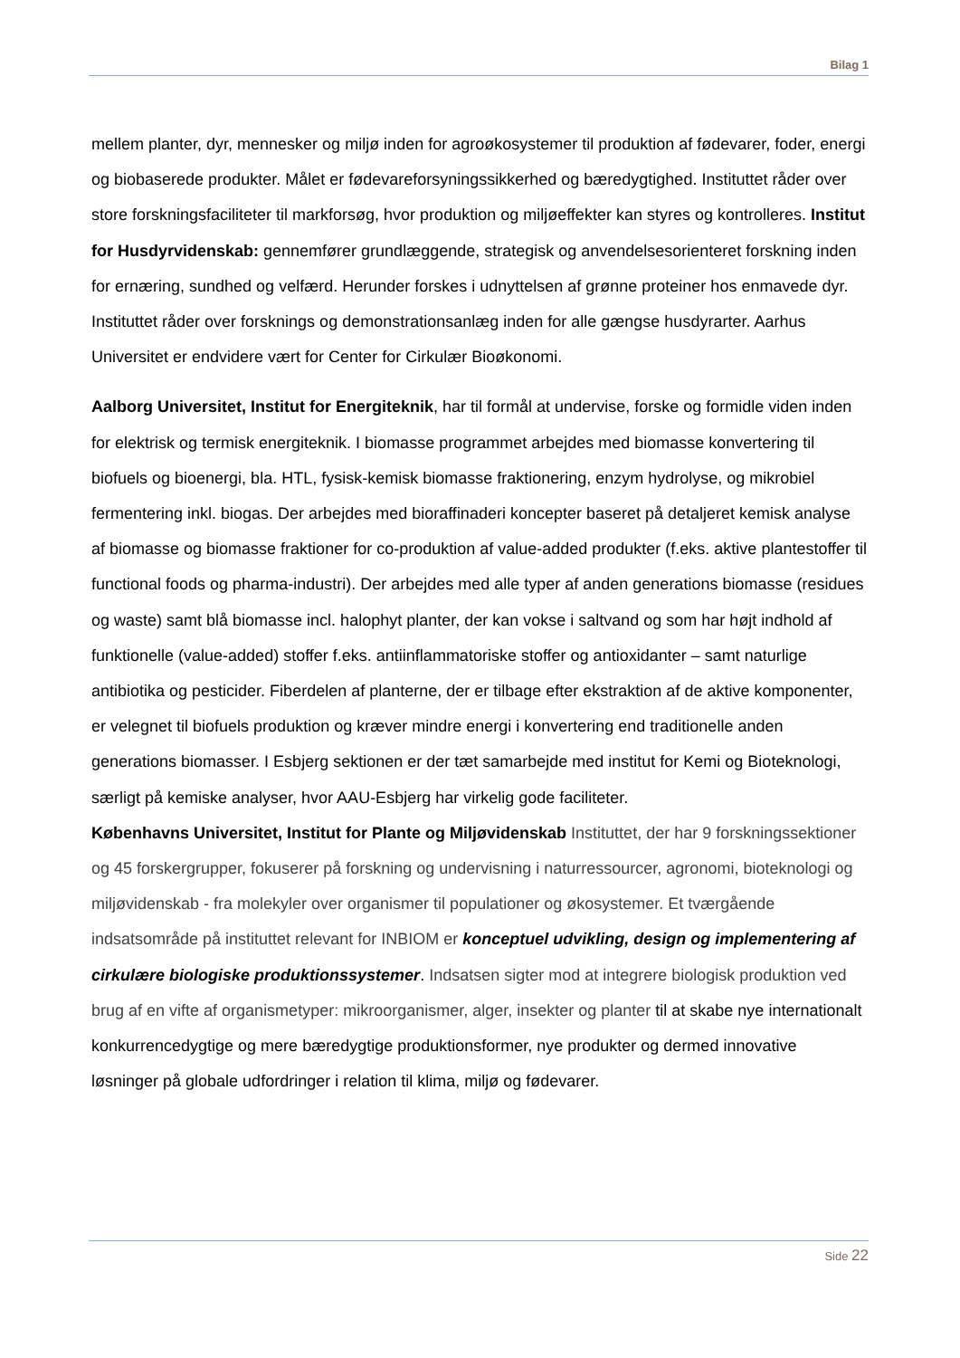Bilag 1
mellem planter, dyr, mennesker og miljø inden for agroøkosystemer til produktion af fødevarer, foder, energi og biobaserede produkter. Målet er fødevareforsyningssikkerhed og bæredygtighed. Instituttet råder over store forskningsfaciliteter til markforsøg, hvor produktion og miljøeffekter kan styres og kontrolleres. Institut for Husdyrvidenskab: gennemfører grundlæggende, strategisk og anvendelsesorienteret forskning inden for ernæring, sundhed og velfærd. Herunder forskes i udnyttelsen af grønne proteiner hos enmavede dyr. Instituttet råder over forsknings og demonstrationsanlæg inden for alle gængse husdyrarter. Aarhus Universitet er endvidere vært for Center for Cirkulær Bioøkonomi.
Aalborg Universitet, Institut for Energiteknik, har til formål at undervise, forske og formidle viden inden for elektrisk og termisk energiteknik. I biomasse programmet arbejdes med biomasse konvertering til biofuels og bioenergi, bla. HTL, fysisk-kemisk biomasse fraktionering, enzym hydrolyse, og mikrobiel fermentering inkl. biogas. Der arbejdes med bioraffinaderi koncepter baseret på detaljeret kemisk analyse af biomasse og biomasse fraktioner for co-produktion af value-added produkter (f.eks. aktive plantestoffer til functional foods og pharma-industri). Der arbejdes med alle typer af anden generations biomasse (residues og waste) samt blå biomasse incl. halophyt planter, der kan vokse i saltvand og som har højt indhold af funktionelle (value-added) stoffer f.eks. antiinflammatoriske stoffer og antioxidanter – samt naturlige antibiotika og pesticider. Fiberdelen af planterne, der er tilbage efter ekstraktion af de aktive komponenter, er velegnet til biofuels produktion og kræver mindre energi i konvertering end traditionelle anden generations biomasser. I Esbjerg sektionen er der tæt samarbejde med institut for Kemi og Bioteknologi, særligt på kemiske analyser, hvor AAU-Esbjerg har virkelig gode faciliteter.
Københavns Universitet, Institut for Plante og Miljøvidenskab Instituttet, der har 9 forskningssektioner og 45 forskergrupper, fokuserer på forskning og undervisning i naturressourcer, agronomi, bioteknologi og miljøvidenskab - fra molekyler over organismer til populationer og økosystemer. Et tværgående indsatsområde på instituttet relevant for INBIOM er konceptuel udvikling, design og implementering af cirkulære biologiske produktionssystemer. Indsatsen sigter mod at integrere biologisk produktion ved brug af en vifte af organismetyper: mikroorganismer, alger, insekter og planter til at skabe nye internationalt konkurrencedygtige og mere bæredygtige produktionsformer, nye produkter og dermed innovative løsninger på globale udfordringer i relation til klima, miljø og fødevarer.
Side 22